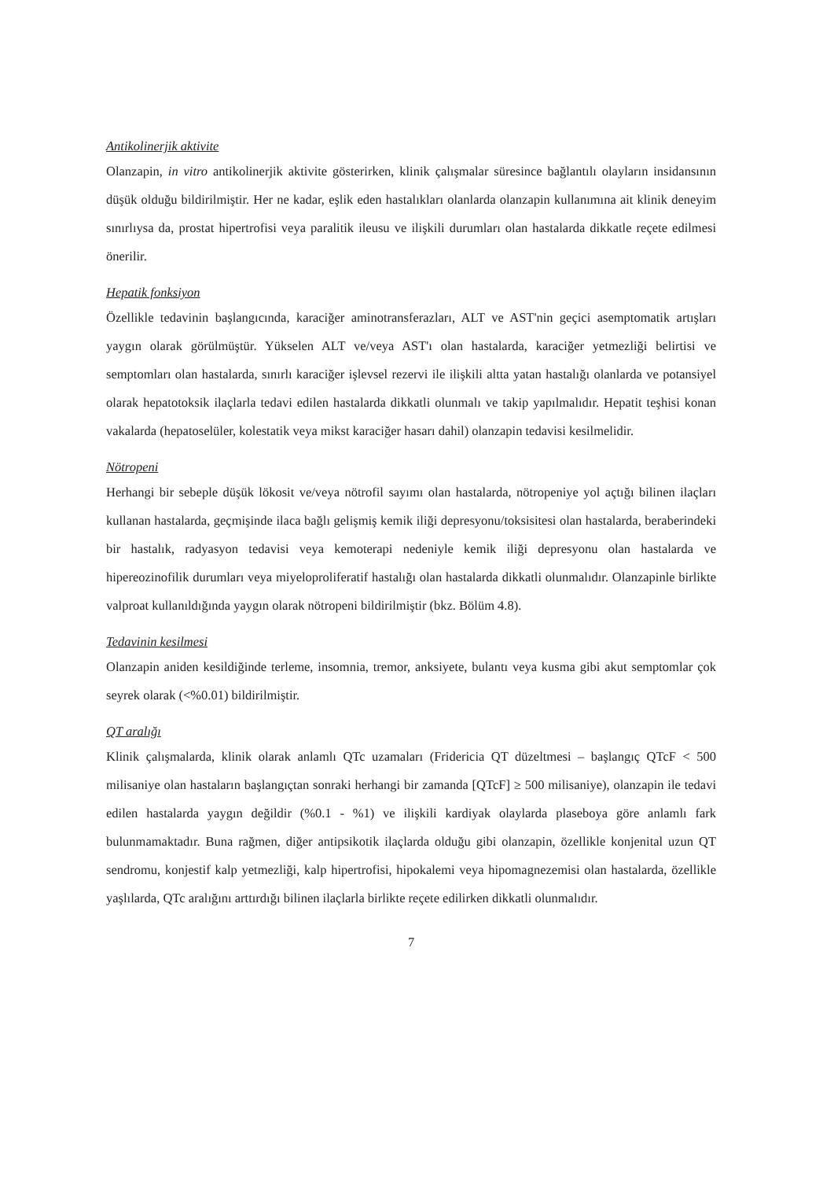Antikolinerjik aktivite
Olanzapin, in vitro antikolinerjik aktivite gösterirken, klinik çalışmalar süresince bağlantılı olayların insidansının düşük olduğu bildirilmiştir. Her ne kadar, eşlik eden hastalıkları olanlarda olanzapin kullanımına ait klinik deneyim sınırlıysa da, prostat hipertrofisi veya paralitik ileusu ve ilişkili durumları olan hastalarda dikkatle reçete edilmesi önerilir.
Hepatik fonksiyon
Özellikle tedavinin başlangıcında, karaciğer aminotransferazları, ALT ve AST'nin geçici asemptomatik artışları yaygın olarak görülmüştür. Yükselen ALT ve/veya AST'ı olan hastalarda, karaciğer yetmezliği belirtisi ve semptomları olan hastalarda, sınırlı karaciğer işlevsel rezervi ile ilişkili altta yatan hastalığı olanlarda ve potansiyel olarak hepatotoksik ilaçlarla tedavi edilen hastalarda dikkatli olunmalı ve takip yapılmalıdır. Hepatit teşhisi konan vakalarda (hepatoselüler, kolestatik veya mikst karaciğer hasarı dahil) olanzapin tedavisi kesilmelidir.
Nötropeni
Herhangi bir sebeple düşük lökosit ve/veya nötrofil sayımı olan hastalarda, nötropeniye yol açtığı bilinen ilaçları kullanan hastalarda, geçmişinde ilaca bağlı gelişmiş kemik iliği depresyonu/toksisitesi olan hastalarda, beraberindeki bir hastalık, radyasyon tedavisi veya kemoterapi nedeniyle kemik iliği depresyonu olan hastalarda ve hipereozinofilik durumları veya miyeloproliferatif hastalığı olan hastalarda dikkatli olunmalıdır. Olanzapinle birlikte valproat kullanıldığında yaygın olarak nötropeni bildirilmiştir (bkz. Bölüm 4.8).
Tedavinin kesilmesi
Olanzapin aniden kesildiğinde terleme, insomnia, tremor, anksiyete, bulantı veya kusma gibi akut semptomlar çok seyrek olarak (<%0.01) bildirilmiştir.
QT aralığı
Klinik çalışmalarda, klinik olarak anlamlı QTc uzamaları (Fridericia QT düzeltmesi – başlangıç QTcF < 500 milisaniye olan hastaların başlangıçtan sonraki herhangi bir zamanda [QTcF] ≥ 500 milisaniye), olanzapin ile tedavi edilen hastalarda yaygın değildir (%0.1 - %1) ve ilişkili kardiyak olaylarda plaseboya göre anlamlı fark bulunmamaktadır. Buna rağmen, diğer antipsikotik ilaçlarda olduğu gibi olanzapin, özellikle konjenital uzun QT sendromu, konjestif kalp yetmezliği, kalp hipertrofisi, hipokalemi veya hipomagnezemisi olan hastalarda, özellikle yaşlılarda, QTc aralığını arttırdığı bilinen ilaçlarla birlikte reçete edilirken dikkatli olunmalıdır.
7